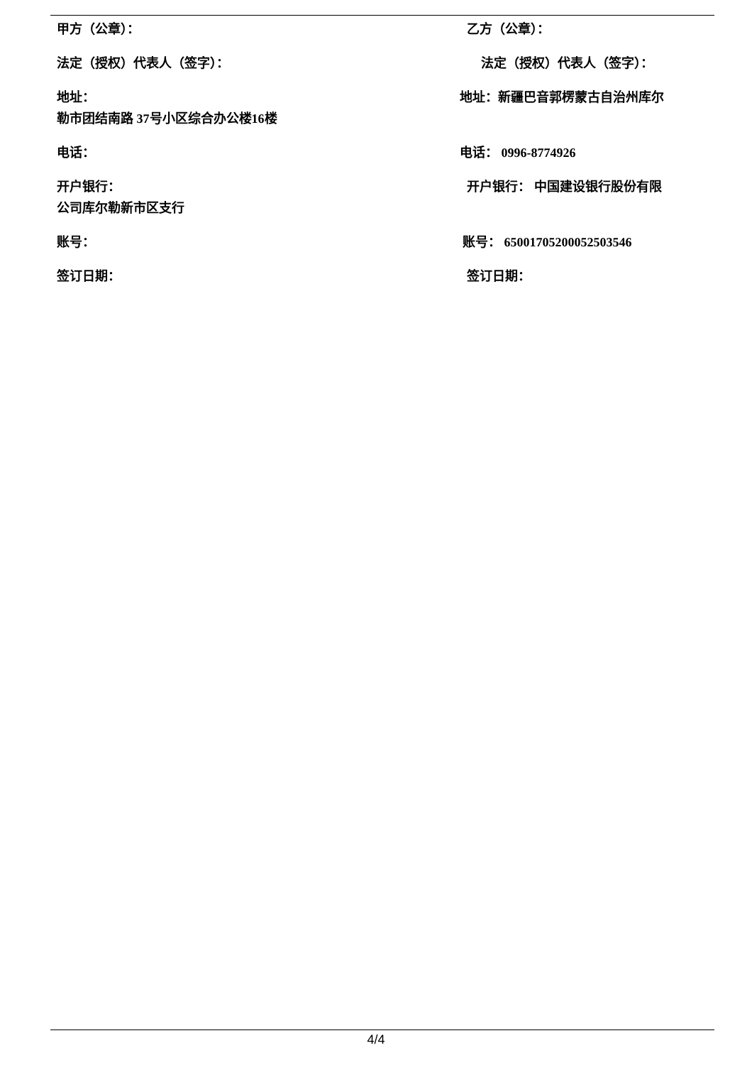甲方（公章）： 乙方（公章）：
法定（授权）代表人（签字）： 法定（授权）代表人（签字）：
地址： 地址：新疆巴音郭楞蒙古自治州库尔
勒市团结南路 37号小区综合办公楼16楼
电话： 电话： 0996-8774926
开户银行： 开户银行： 中国建设银行股份有限
公司库尔勒新市区支行
账号： 账号： 65001705200052503546
签订日期： 签订日期：
4/4